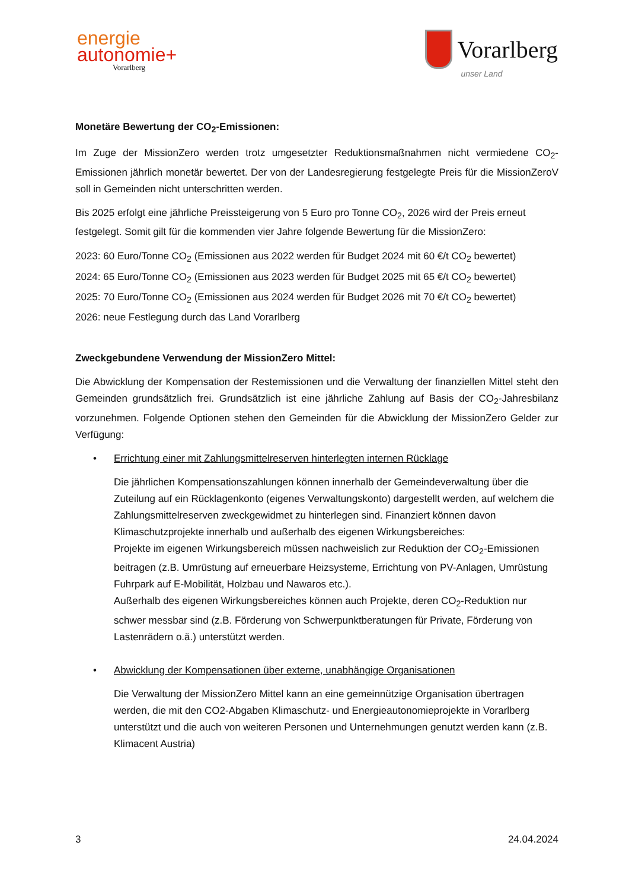energie
autonomie+
Vorarlberg
Vorarlberg
unser Land
Monetäre Bewertung der CO<sub>2</sub>-Emissionen:
Im Zuge der MissionZero werden trotz umgesetzter Reduktionsmaßnahmen nicht vermiedene CO<sub>2</sub>-Emissionen jährlich monetär bewertet. Der von der Landesregierung festgelegte Preis für die MissionZeroV soll in Gemeinden nicht unterschritten werden.
Bis 2025 erfolgt eine jährliche Preissteigerung von 5 Euro pro Tonne CO<sub>2</sub>, 2026 wird der Preis erneut festgelegt. Somit gilt für die kommenden vier Jahre folgende Bewertung für die MissionZero:
2023: 60 Euro/Tonne CO<sub>2</sub> (Emissionen aus 2022 werden für Budget 2024 mit 60 €/t CO<sub>2</sub> bewertet)
2024: 65 Euro/Tonne CO<sub>2</sub> (Emissionen aus 2023 werden für Budget 2025 mit 65 €/t CO<sub>2</sub> bewertet)
2025: 70 Euro/Tonne CO<sub>2</sub> (Emissionen aus 2024 werden für Budget 2026 mit 70 €/t CO<sub>2</sub> bewertet)
2026: neue Festlegung durch das Land Vorarlberg
Zweckgebundene Verwendung der MissionZero Mittel:
Die Abwicklung der Kompensation der Restemissionen und die Verwaltung der finanziellen Mittel steht den Gemeinden grundsätzlich frei. Grundsätzlich ist eine jährliche Zahlung auf Basis der CO<sub>2</sub>-Jahresbilanz vorzunehmen. Folgende Optionen stehen den Gemeinden für die Abwicklung der MissionZero Gelder zur Verfügung:
• Errichtung einer mit Zahlungsmittelreserven hinterlegten internen Rücklage
Die jährlichen Kompensationszahlungen können innerhalb der Gemeindeverwaltung über die Zuteilung auf ein Rücklagenkonto (eigenes Verwaltungskonto) dargestellt werden, auf welchem die Zahlungsmittelreserven zweckgewidmet zu hinterlegen sind. Finanziert können davon Klimaschutzprojekte innerhalb und außerhalb des eigenen Wirkungsbereiches:
Projekte im eigenen Wirkungsbereich müssen nachweislich zur Reduktion der CO<sub>2</sub>-Emissionen beitragen (z.B. Umrüstung auf erneuerbare Heizsysteme, Errichtung von PV-Anlagen, Umrüstung Fuhrpark auf E-Mobilität, Holzbau und Nawaros etc.).
Außerhalb des eigenen Wirkungsbereiches können auch Projekte, deren CO<sub>2</sub>-Reduktion nur schwer messbar sind (z.B. Förderung von Schwerpunktberatungen für Private, Förderung von Lastenrädern o.ä.) unterstützt werden.
• Abwicklung der Kompensationen über externe, unabhängige Organisationen
Die Verwaltung der MissionZero Mittel kann an eine gemeinnützige Organisation übertragen werden, die mit den CO2-Abgaben Klimaschutz- und Energieautonomieprojekte in Vorarlberg unterstützt und die auch von weiteren Personen und Unternehmungen genutzt werden kann (z.B. Klimacent Austria)
3 24.04.2024